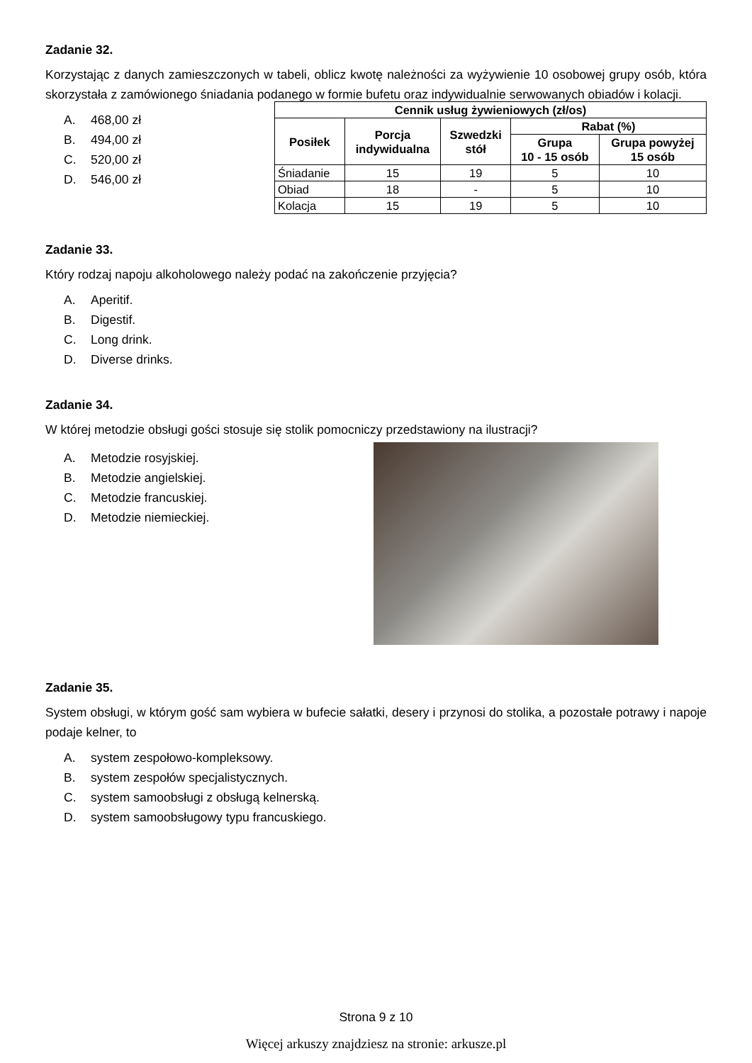Zadanie 32.
Korzystając z danych zamieszczonych w tabeli, oblicz kwotę należności za wyżywienie 10 osobowej grupy osób, która skorzystała z zamówionego śniadania podanego w formie bufetu oraz indywidualnie serwowanych obiadów i kolacji.
A. 468,00 zł
B. 494,00 zł
C. 520,00 zł
D. 546,00 zł
| Cennik usług żywieniowych (zł/os) | | | | |
| --- | --- | --- | --- | --- |
| Posiłek | Porcja indywidualna | Szwedzki stół | Rabat (%) | |
| | | | Grupa 10 - 15 osób | Grupa powyżej 15 osób |
| Śniadanie | 15 | 19 | 5 | 10 |
| Obiad | 18 | - | 5 | 10 |
| Kolacja | 15 | 19 | 5 | 10 |
Zadanie 33.
Który rodzaj napoju alkoholowego należy podać na zakończenie przyjęcia?
A. Aperitif.
B. Digestif.
C. Long drink.
D. Diverse drinks.
Zadanie 34.
W której metodzie obsługi gości stosuje się stolik pomocniczy przedstawiony na ilustracji?
A. Metodzie rosyjskiej.
B. Metodzie angielskiej.
C. Metodzie francuskiej.
D. Metodzie niemieckiej.
Zadanie 35.
System obsługi, w którym gość sam wybiera w bufecie sałatki, desery i przynosi do stolika, a pozostałe potrawy i napoje podaje kelner, to
A. system zespołowo-kompleksowy.
B. system zespołów specjalistycznych.
C. system samoobsługi z obsługą kelnerską.
D. system samoobsługowy typu francuskiego.
Strona 9 z 10
Więcej arkuszy znajdziesz na stronie: arkusze.pl